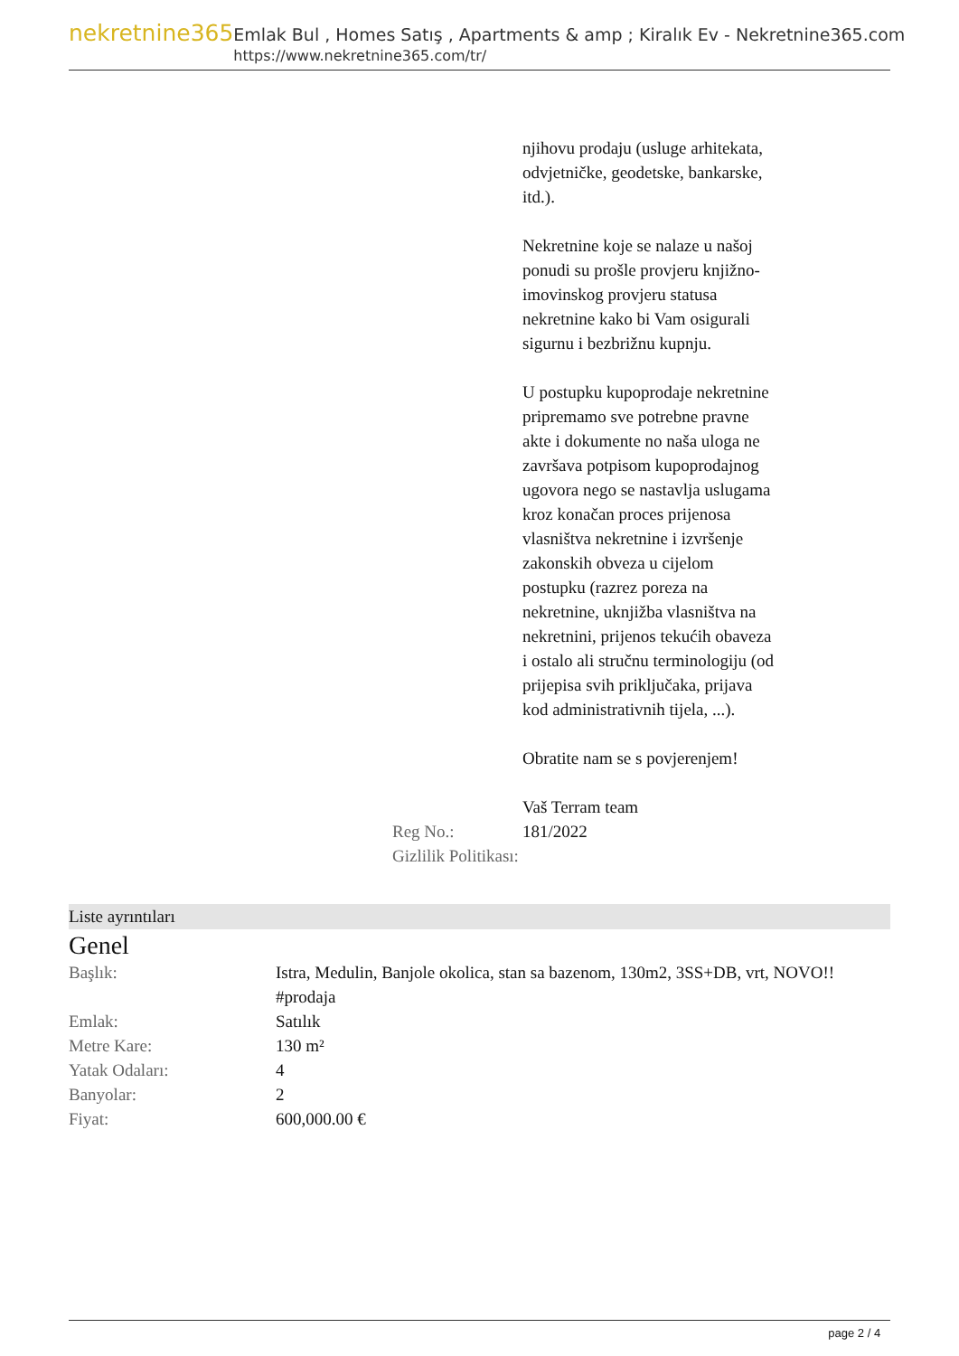nekretnine365
Emlak Bul , Homes Satış , Apartments & amp ; Kiralık Ev - Nekretnine365.com
https://www.nekretnine365.com/tr/
| | njihovu prodaju (usluge arhitekata, odvjetničke, geodetske, bankarske, itd.). Nekretnine koje se nalaze u našoj ponudi su prošle provjeru knjižno-imovinskog provjeru statusa nekretnine kako bi Vam osigurali sigurnu i bezbrižnu kupnju. U postupku kupoprodaje nekretnine pripremamo sve potrebne pravne akte i dokumente no naša uloga ne završava potpisom kupoprodajnog ugovora nego se nastavlja uslugama kroz konačan proces prijenosa vlasništva nekretnine i izvršenje zakonskih obveza u cijelom postupku (razrez poreza na nekretnine, uknjižba vlasništva na nekretnini, prijenos tekućih obaveza i ostalo ali stručnu terminologiju (od prijepisa svih priključaka, prijava kod administrativnih tijela, ...). Obratite nam se s povjerenjem! Vaš Terram team |
| Reg No.: | 181/2022 |
| Gizlilik Politikası: | |
Liste ayrıntıları
Genel
| Başlık: | Istra, Medulin, Banjole okolica, stan sa bazenom, 130m2, 3SS+DB, vrt, NOVO!! #prodaja |
| Emlak: | Satılık |
| Metre Kare: | 130 m² |
| Yatak Odaları: | 4 |
| Banyolar: | 2 |
| Fiyat: | 600,000.00 € |
page 2 / 4